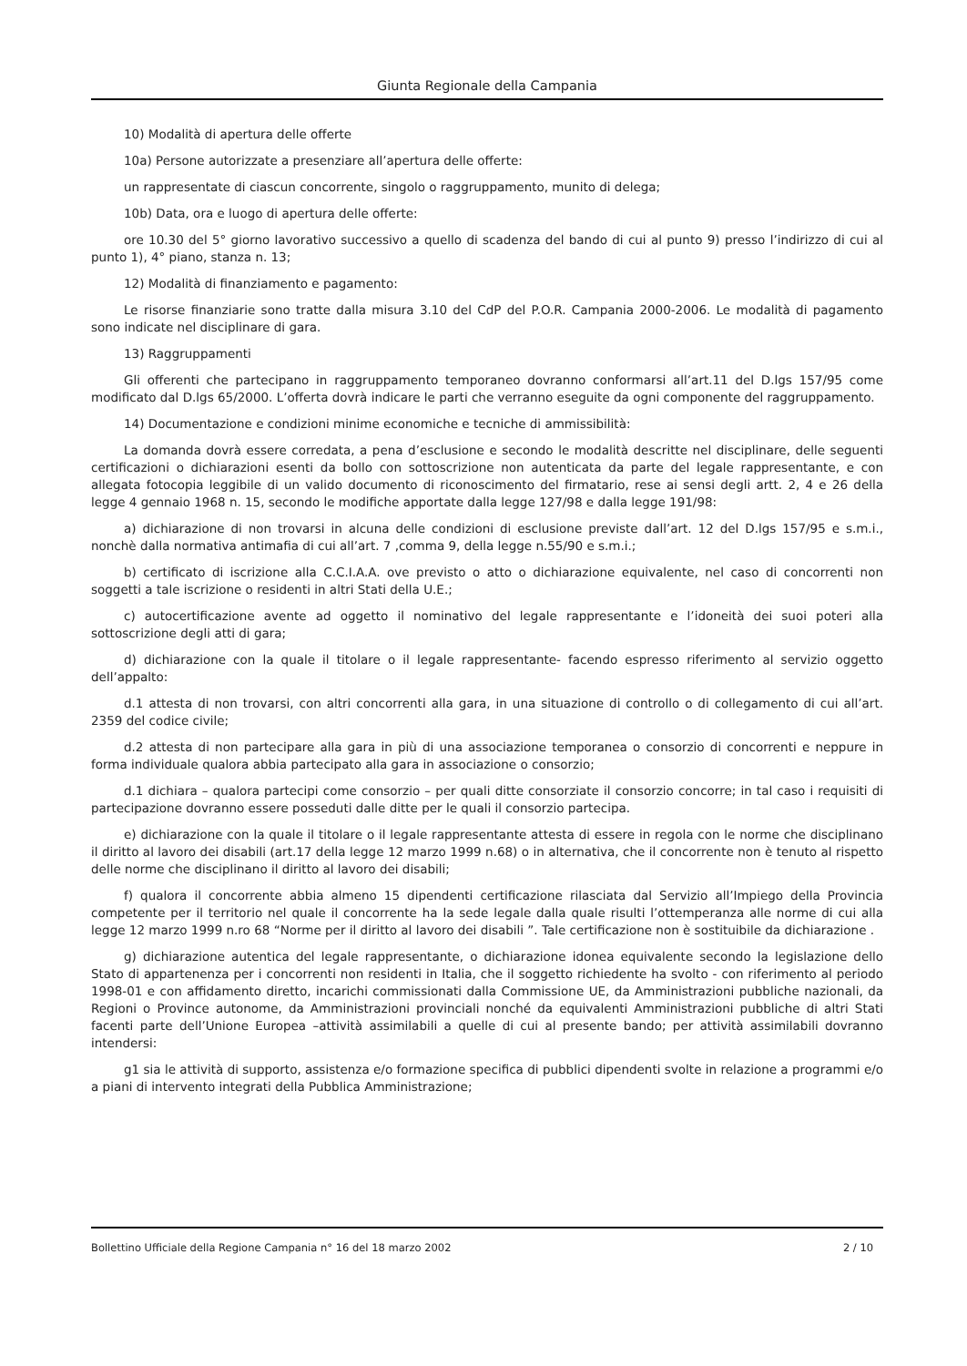Giunta Regionale della Campania
10) Modalità di apertura delle offerte
10a) Persone autorizzate a presenziare all’apertura delle offerte:
un rappresentate di ciascun concorrente, singolo o raggruppamento, munito di delega;
10b) Data, ora e luogo di apertura delle offerte:
ore 10.30 del 5° giorno lavorativo successivo a quello di scadenza del bando di cui al punto 9) presso l’indirizzo di cui al punto 1), 4° piano, stanza n. 13;
12) Modalità di finanziamento e pagamento:
Le risorse finanziarie sono tratte dalla misura 3.10 del CdP del P.O.R. Campania 2000-2006. Le modalità di pagamento sono indicate nel disciplinare di gara.
13) Raggruppamenti
Gli offerenti che partecipano in raggruppamento temporaneo dovranno conformarsi all’art.11 del D.lgs 157/95 come modificato dal D.lgs 65/2000. L’offerta dovrà indicare le parti che verranno eseguite da ogni componente del raggruppamento.
14) Documentazione e condizioni minime economiche e tecniche di ammissibilità:
La domanda dovrà essere corredata, a pena d’esclusione e secondo le modalità descritte nel disciplinare, delle seguenti certificazioni o dichiarazioni esenti da bollo con sottoscrizione non autenticata da parte del legale rappresentante, e con allegata fotocopia leggibile di un valido documento di riconoscimento del firmatario, rese ai sensi degli artt. 2, 4 e 26 della legge 4 gennaio 1968 n. 15, secondo le modifiche apportate dalla legge 127/98 e dalla legge 191/98:
a) dichiarazione di non trovarsi in alcuna delle condizioni di esclusione previste dall’art. 12 del D.lgs 157/95 e s.m.i., nonchè dalla normativa antimafia di cui all’art. 7 ,comma 9, della legge n.55/90 e s.m.i.;
b) certificato di iscrizione alla C.C.I.A.A. ove previsto o atto o dichiarazione equivalente, nel caso di concorrenti non soggetti a tale iscrizione o residenti in altri Stati della U.E.;
c) autocertificazione avente ad oggetto il nominativo del legale rappresentante e l’idoneità dei suoi poteri alla sottoscrizione degli atti di gara;
d) dichiarazione con la quale il titolare o il legale rappresentante- facendo espresso riferimento al servizio oggetto dell’appalto:
d.1 attesta di non trovarsi, con altri concorrenti alla gara, in una situazione di controllo o di collegamento di cui all’art. 2359 del codice civile;
d.2 attesta di non partecipare alla gara in più di una associazione temporanea o consorzio di concorrenti e neppure in forma individuale qualora abbia partecipato alla gara in associazione o consorzio;
d.1 dichiara – qualora partecipi come consorzio – per quali ditte consorziate il consorzio concorre; in tal caso i requisiti di partecipazione dovranno essere posseduti dalle ditte per le quali il consorzio partecipa.
e) dichiarazione con la quale il titolare o il legale rappresentante attesta di essere in regola con le norme che disciplinano il diritto al lavoro dei disabili (art.17 della legge 12 marzo 1999 n.68) o in alternativa, che il concorrente non è tenuto al rispetto delle norme che disciplinano il diritto al lavoro dei disabili;
f) qualora il concorrente abbia almeno 15 dipendenti certificazione rilasciata dal Servizio all’Impiego della Provincia competente per il territorio nel quale il concorrente ha la sede legale dalla quale risulti l’ottemperanza alle norme di cui alla legge 12 marzo 1999 n.ro 68 “Norme per il diritto al lavoro dei disabili ”. Tale certificazione non è sostituibile da dichiarazione .
g) dichiarazione autentica del legale rappresentante, o dichiarazione idonea equivalente secondo la legislazione dello Stato di appartenenza per i concorrenti non residenti in Italia, che il soggetto richiedente ha svolto - con riferimento al periodo 1998-01 e con affidamento diretto, incarichi commissionati dalla Commissione UE, da Amministrazioni pubbliche nazionali, da Regioni o Province autonome, da Amministrazioni provinciali nonché da equivalenti Amministrazioni pubbliche di altri Stati facenti parte dell’Unione Europea –attività assimilabili a quelle di cui al presente bando; per attività assimilabili dovranno intendersi:
g1 sia le attività di supporto, assistenza e/o formazione specifica di pubblici dipendenti svolte in relazione a programmi e/o a piani di intervento integrati della Pubblica Amministrazione;
Bollettino Ufficiale della Regione Campania n° 16 del 18 marzo 2002 2 / 10